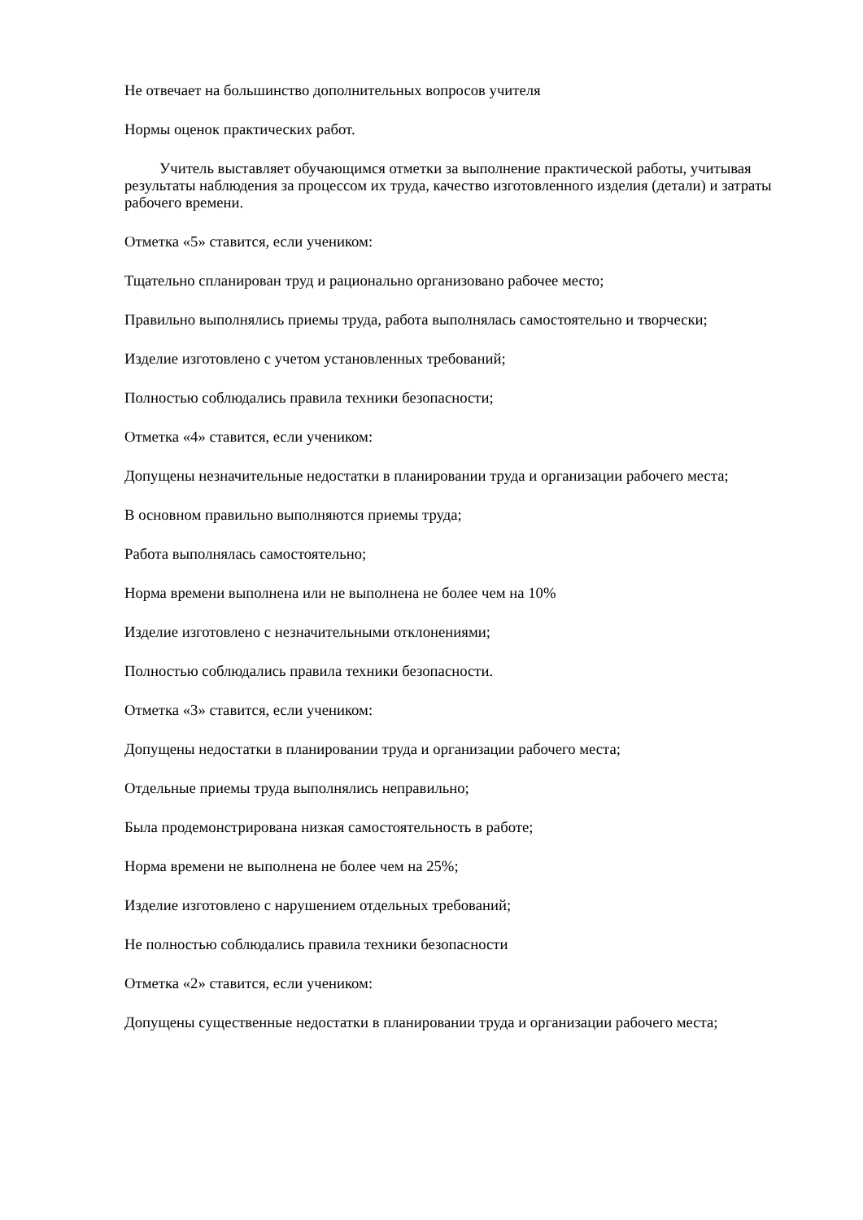Не отвечает на большинство дополнительных вопросов учителя
Нормы оценок практических работ.
Учитель выставляет обучающимся отметки за выполнение практической работы, учитывая результаты наблюдения за процессом их труда, качество изготовленного изделия (детали) и затраты рабочего времени.
Отметка «5» ставится, если учеником:
Тщательно спланирован труд и рационально организовано рабочее место;
Правильно выполнялись приемы труда, работа выполнялась самостоятельно и творчески;
Изделие изготовлено с учетом установленных требований;
Полностью соблюдались правила техники безопасности;
Отметка «4» ставится, если учеником:
Допущены незначительные недостатки в планировании труда и организации рабочего места;
В основном правильно выполняются приемы труда;
Работа выполнялась самостоятельно;
Норма времени выполнена или не выполнена не более чем на 10%
Изделие изготовлено с незначительными отклонениями;
Полностью соблюдались правила техники безопасности.
Отметка «3» ставится, если учеником:
Допущены недостатки в планировании труда и организации рабочего места;
Отдельные приемы труда выполнялись неправильно;
Была продемонстрирована низкая самостоятельность в работе;
Норма времени не выполнена не более чем на 25%;
Изделие изготовлено с нарушением отдельных требований;
Не полностью соблюдались правила техники безопасности
Отметка «2» ставится, если учеником:
Допущены существенные недостатки в планировании труда и организации рабочего места;